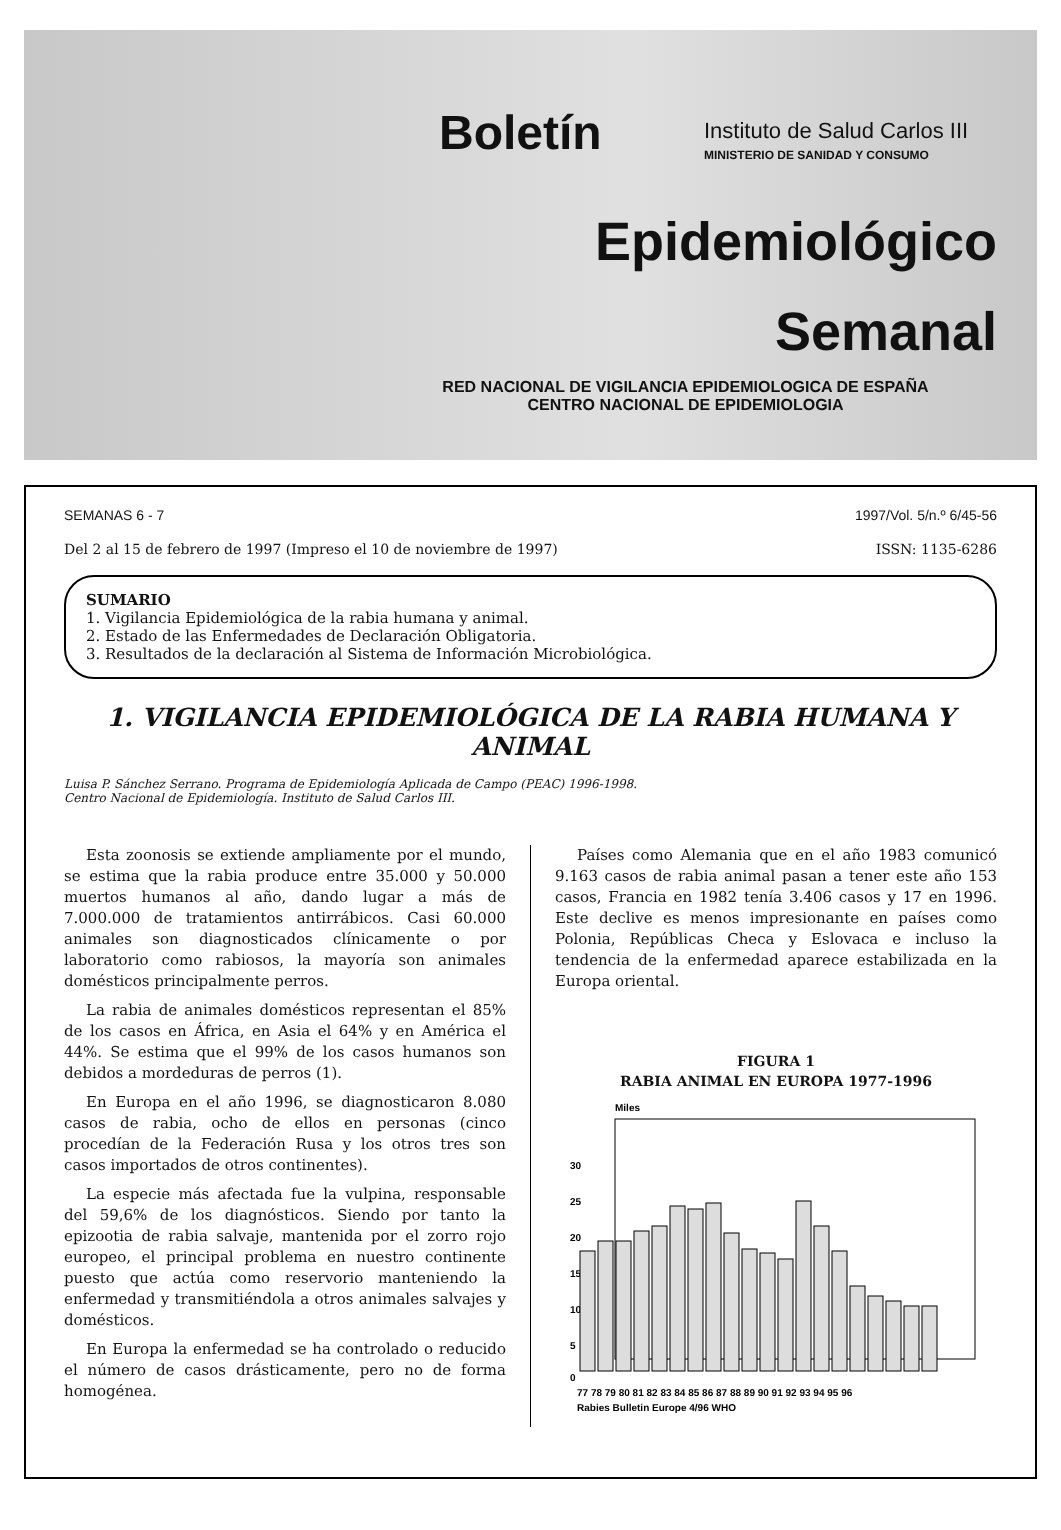Boletín Instituto de Salud Carlos III
MINISTERIO DE SANIDAD Y CONSUMO
Epidemiológico
Semanal
RED NACIONAL DE VIGILANCIA EPIDEMIOLOGICA DE ESPAÑA
CENTRO NACIONAL DE EPIDEMIOLOGIA
SEMANAS 6 - 7 1997/Vol. 5/n.º 6/45-56
Del 2 al 15 de febrero de 1997 (Impreso el 10 de noviembre de 1997) ISSN: 1135-6286
SUMARIO
1. Vigilancia Epidemiológica de la rabia humana y animal.
2. Estado de las Enfermedades de Declaración Obligatoria.
3. Resultados de la declaración al Sistema de Información Microbiológica.
1. VIGILANCIA EPIDEMIOLÓGICA DE LA RABIA HUMANA Y ANIMAL
Luisa P. Sánchez Serrano. Programa de Epidemiología Aplicada de Campo (PEAC) 1996-1998.
Centro Nacional de Epidemiología. Instituto de Salud Carlos III.
Esta zoonosis se extiende ampliamente por el mundo, se estima que la rabia produce entre 35.000 y 50.000 muertos humanos al año, dando lugar a más de 7.000.000 de tratamientos antirrábicos. Casi 60.000 animales son diagnosticados clínicamente o por laboratorio como rabiosos, la mayoría son animales domésticos principalmente perros.
La rabia de animales domésticos representan el 85% de los casos en África, en Asia el 64% y en América el 44%. Se estima que el 99% de los casos humanos son debidos a mordeduras de perros (1).
En Europa en el año 1996, se diagnosticaron 8.080 casos de rabia, ocho de ellos en personas (cinco procedían de la Federación Rusa y los otros tres son casos importados de otros continentes).
La especie más afectada fue la vulpina, responsable del 59,6% de los diagnósticos. Siendo por tanto la epizootia de rabia salvaje, mantenida por el zorro rojo europeo, el principal problema en nuestro continente puesto que actúa como reservorio manteniendo la enfermedad y transmitiéndola a otros animales salvajes y domésticos.
En Europa la enfermedad se ha controlado o reducido el número de casos drásticamente, pero no de forma homogénea.
Países como Alemania que en el año 1983 comunicó 9.163 casos de rabia animal pasan a tener este año 153 casos, Francia en 1982 tenía 3.406 casos y 17 en 1996. Este declive es menos impresionante en países como Polonia, Repúblicas Checa y Eslovaca e incluso la tendencia de la enfermedad aparece estabilizada en la Europa oriental.
FIGURA 1
RABIA ANIMAL EN EUROPA 1977-1996
Miles
0
5
10
15
20
25
30
77 78 79 80 81 82 83 84 85 86 87 88 89 90 91 92 93 94 95 96
Rabies Bulletin Europe 4/96 WHO